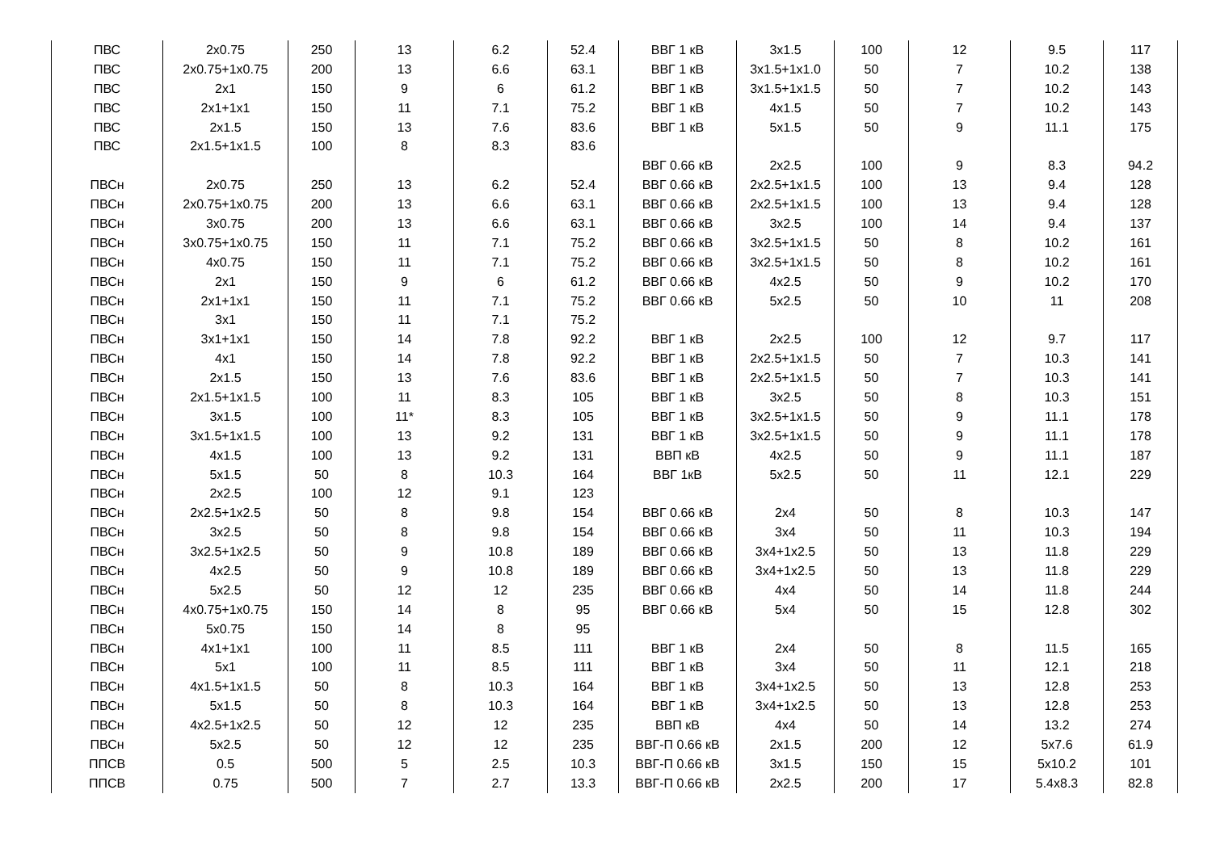| ПВС | 2x0.75 | 250 | 13 | 6.2 | 52.4 | ВВГ 1 кВ | 3x1.5 | 100 | 12 | 9.5 | 117 |
| ПВС | 2x0.75+1x0.75 | 200 | 13 | 6.6 | 63.1 | ВВГ 1 кВ | 3x1.5+1x1.0 | 50 | 7 | 10.2 | 138 |
| ПВС | 2x1 | 150 | 9 | 6 | 61.2 | ВВГ 1 кВ | 3x1.5+1x1.5 | 50 | 7 | 10.2 | 143 |
| ПВС | 2x1+1x1 | 150 | 11 | 7.1 | 75.2 | ВВГ 1 кВ | 4x1.5 | 50 | 7 | 10.2 | 143 |
| ПВС | 2x1.5 | 150 | 13 | 7.6 | 83.6 | ВВГ 1 кВ | 5x1.5 | 50 | 9 | 11.1 | 175 |
| ПВС | 2x1.5+1x1.5 | 100 | 8 | 8.3 | 83.6 | | | | | | |
| | | | | | | ВВГ 0.66 кВ | 2x2.5 | 100 | 9 | 8.3 | 94.2 |
| ПВСн | 2x0.75 | 250 | 13 | 6.2 | 52.4 | ВВГ 0.66 кВ | 2x2.5+1x1.5 | 100 | 13 | 9.4 | 128 |
| ПВСн | 2x0.75+1x0.75 | 200 | 13 | 6.6 | 63.1 | ВВГ 0.66 кВ | 2x2.5+1x1.5 | 100 | 13 | 9.4 | 128 |
| ПВСн | 3x0.75 | 200 | 13 | 6.6 | 63.1 | ВВГ 0.66 кВ | 3x2.5 | 100 | 14 | 9.4 | 137 |
| ПВСн | 3x0.75+1x0.75 | 150 | 11 | 7.1 | 75.2 | ВВГ 0.66 кВ | 3x2.5+1x1.5 | 50 | 8 | 10.2 | 161 |
| ПВСн | 4x0.75 | 150 | 11 | 7.1 | 75.2 | ВВГ 0.66 кВ | 3x2.5+1x1.5 | 50 | 8 | 10.2 | 161 |
| ПВСн | 2x1 | 150 | 9 | 6 | 61.2 | ВВГ 0.66 кВ | 4x2.5 | 50 | 9 | 10.2 | 170 |
| ПВСн | 2x1+1x1 | 150 | 11 | 7.1 | 75.2 | ВВГ 0.66 кВ | 5x2.5 | 50 | 10 | 11 | 208 |
| ПВСн | 3x1 | 150 | 11 | 7.1 | 75.2 | | | | | | |
| ПВСн | 3x1+1x1 | 150 | 14 | 7.8 | 92.2 | ВВГ 1 кВ | 2x2.5 | 100 | 12 | 9.7 | 117 |
| ПВСн | 4x1 | 150 | 14 | 7.8 | 92.2 | ВВГ 1 кВ | 2x2.5+1x1.5 | 50 | 7 | 10.3 | 141 |
| ПВСн | 2x1.5 | 150 | 13 | 7.6 | 83.6 | ВВГ 1 кВ | 2x2.5+1x1.5 | 50 | 7 | 10.3 | 141 |
| ПВСн | 2x1.5+1x1.5 | 100 | 11 | 8.3 | 105 | ВВГ 1 кВ | 3x2.5 | 50 | 8 | 10.3 | 151 |
| ПВСн | 3x1.5 | 100 | 11* | 8.3 | 105 | ВВГ 1 кВ | 3x2.5+1x1.5 | 50 | 9 | 11.1 | 178 |
| ПВСн | 3x1.5+1x1.5 | 100 | 13 | 9.2 | 131 | ВВГ 1 кВ | 3x2.5+1x1.5 | 50 | 9 | 11.1 | 178 |
| ПВСн | 4x1.5 | 100 | 13 | 9.2 | 131 | ВВП кВ | 4x2.5 | 50 | 9 | 11.1 | 187 |
| ПВСн | 5x1.5 | 50 | 8 | 10.3 | 164 | ВВГ 1кВ | 5x2.5 | 50 | 11 | 12.1 | 229 |
| ПВСн | 2x2.5 | 100 | 12 | 9.1 | 123 | | | | | | |
| ПВСн | 2x2.5+1x2.5 | 50 | 8 | 9.8 | 154 | ВВГ 0.66 кВ | 2x4 | 50 | 8 | 10.3 | 147 |
| ПВСн | 3x2.5 | 50 | 8 | 9.8 | 154 | ВВГ 0.66 кВ | 3x4 | 50 | 11 | 10.3 | 194 |
| ПВСн | 3x2.5+1x2.5 | 50 | 9 | 10.8 | 189 | ВВГ 0.66 кВ | 3x4+1x2.5 | 50 | 13 | 11.8 | 229 |
| ПВСн | 4x2.5 | 50 | 9 | 10.8 | 189 | ВВГ 0.66 кВ | 3x4+1x2.5 | 50 | 13 | 11.8 | 229 |
| ПВСн | 5x2.5 | 50 | 12 | 12 | 235 | ВВГ 0.66 кВ | 4x4 | 50 | 14 | 11.8 | 244 |
| ПВСн | 4x0.75+1x0.75 | 150 | 14 | 8 | 95 | ВВГ 0.66 кВ | 5x4 | 50 | 15 | 12.8 | 302 |
| ПВСн | 5x0.75 | 150 | 14 | 8 | 95 | | | | | | |
| ПВСн | 4x1+1x1 | 100 | 11 | 8.5 | 111 | ВВГ 1 кВ | 2x4 | 50 | 8 | 11.5 | 165 |
| ПВСн | 5x1 | 100 | 11 | 8.5 | 111 | ВВГ 1 кВ | 3x4 | 50 | 11 | 12.1 | 218 |
| ПВСн | 4x1.5+1x1.5 | 50 | 8 | 10.3 | 164 | ВВГ 1 кВ | 3x4+1x2.5 | 50 | 13 | 12.8 | 253 |
| ПВСн | 5x1.5 | 50 | 8 | 10.3 | 164 | ВВГ 1 кВ | 3x4+1x2.5 | 50 | 13 | 12.8 | 253 |
| ПВСн | 4x2.5+1x2.5 | 50 | 12 | 12 | 235 | ВВП кВ | 4x4 | 50 | 14 | 13.2 | 274 |
| ПВСн | 5x2.5 | 50 | 12 | 12 | 235 | ВВГ-П 0.66 кВ | 2x1.5 | 200 | 12 | 5x7.6 | 61.9 |
| ППСВ | 0.5 | 500 | 5 | 2.5 | 10.3 | ВВГ-П 0.66 кВ | 3x1.5 | 150 | 15 | 5x10.2 | 101 |
| ППСВ | 0.75 | 500 | 7 | 2.7 | 13.3 | ВВГ-П 0.66 кВ | 2x2.5 | 200 | 17 | 5.4x8.3 | 82.8 |